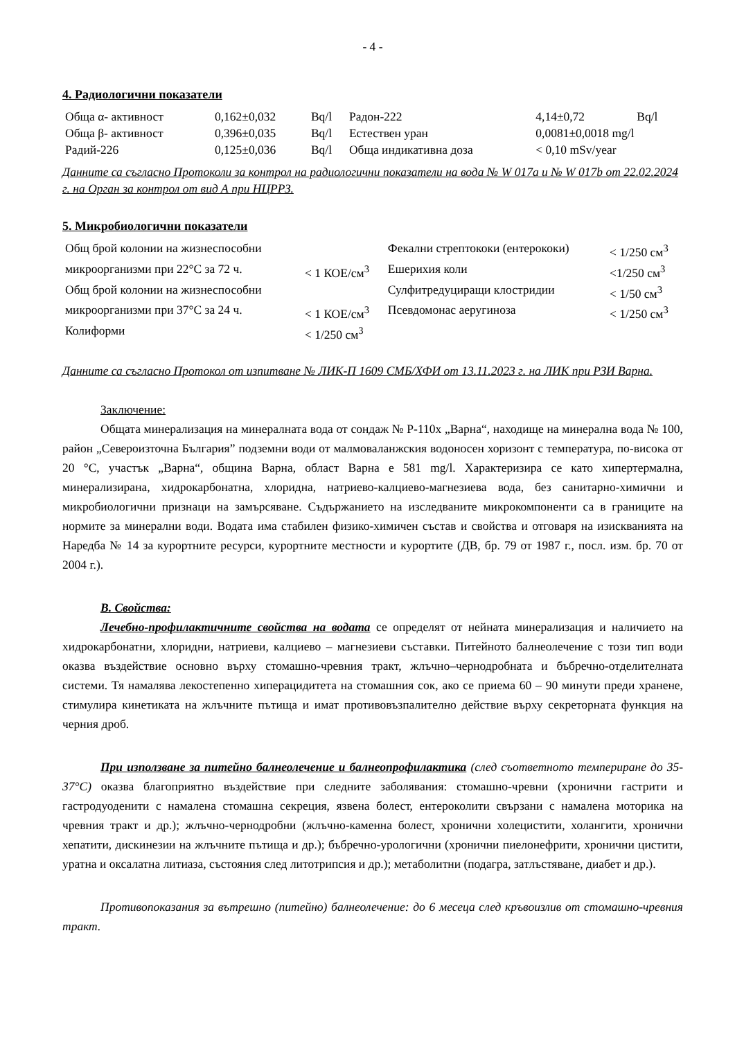- 4 -
4. Радиологични показатели
| Обща α- активност | 0,162±0,032 | Bq/l | Радон-222 | 4,14±0,72 | Bq/l |
| Обща β- активност | 0,396±0,035 | Bq/l | Естествен уран | 0,0081±0,0018 mg/l | |
| Радий-226 | 0,125±0,036 | Bq/l | Обща индикативна доза | < 0,10 mSv/year | |
Данните са съгласно Протоколи за контрол на радиологични показатели на вода № W 017a и № W 017b от 22.02.2024 г. на Орган за контрол от вид А при НЦРРЗ.
5. Микробиологични показатели
| Общ брой колонии на жизнеспособни | | Фекални стрептококи (ентерококи) | < 1/250 см<sup>3</sup> |
| микроорганизми при 22°С за 72 ч. | < 1 КОЕ/см<sup>3</sup> | Ешерихия коли | <1/250 см<sup>3</sup> |
| Общ брой колонии на жизнеспособни | | Сулфитредуциращи клостридии | < 1/50 см<sup>3</sup> |
| микроорганизми при 37°С за 24 ч. | < 1 КОЕ/см<sup>3</sup> | Псевдомонас аеругиноза | < 1/250 см<sup>3</sup> |
| Колиформи | < 1/250 см<sup>3</sup> | | |
Данните са съгласно Протокол от изпитване № ЛИК-П 1609 СМБ/ХФИ от 13.11.2023 г. на ЛИК при РЗИ Варна.
Заключение:
Общата минерализация на минералната вода от сондаж № Р-110х „Варна“, находище на минерална вода № 100, район „Североизточна България” подземни води от малмоваланжския водоносен хоризонт с температура, по-висока от 20 °С, участък „Варна“, община Варна, област Варна е 581 mg/l. Характеризира се като хипертермална, минерализирана, хидрокарбонатна, хлоридна, натриево-калциево-магнезиева вода, без санитарно-химични и микробиологични признаци на замърсяване. Съдържанието на изследваните микрокомпоненти са в границите на нормите за минерални води. Водата има стабилен физико-химичен състав и свойства и отговаря на изискванията на Наредба № 14 за курортните ресурси, курортните местности и курортите (ДВ, бр. 79 от 1987 г., посл. изм. бр. 70 от 2004 г.).
В. Свойства:
Лечебно-профилактичните свойства на водата се определят от нейната минерализация и наличието на хидрокарбонатни, хлоридни, натриеви, калциево – магнезиеви съставки. Питейното балнеолечение с този тип води оказва въздействие основно върху стомашно-чревния тракт, жлъчно–чернодробната и бъбречно-отделителната системи. Тя намалява лекостепенно хиперацидитета на стомашния сок, ако се приема 60 – 90 минути преди хранене, стимулира кинетиката на жлъчните пътища и имат противовъзпалително действие върху секреторната функция на черния дроб.
При използване за питейно балнеолечение и балнеопрофилактика (след съответното темпериране до 35-37°С) оказва благоприятно въздействие при следните заболявания: стомашно-чревни (хронични гастрити и гастродуоденити с намалена стомашна секреция, язвена болест, ентероколити свързани с намалена моторика на чревния тракт и др.); жлъчно-чернодробни (жлъчно-каменна болест, хронични холецистити, холангити, хронични хепатити, дискинезии на жлъчните пътища и др.); бъбречно-урологични (хронични пиелонефрити, хронични цистити, уратна и оксалатна литиаза, състояния след литотрипсия и др.); метаболитни (подагра, затлъстяване, диабет и др.).
Противопоказания за вътрешно (питейно) балнеолечение: до 6 месеца след кръвоизлив от стомашно-чревния тракт.